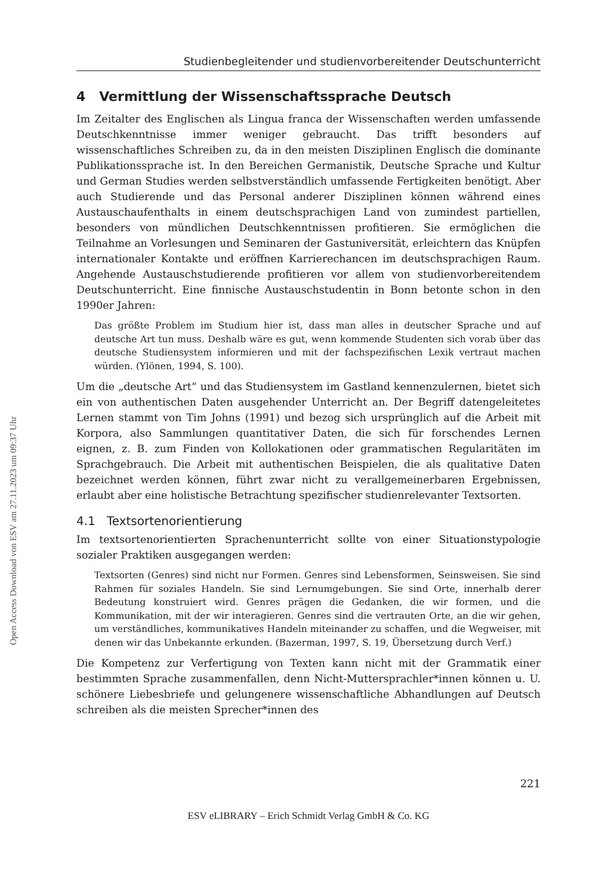Open Access Download von ESV am 27.11.2023 um 09:37 Uhr
Studienbegleitender und studienvorbereitender Deutschunterricht
4 Vermittlung der Wissenschaftssprache Deutsch
Im Zeitalter des Englischen als Lingua franca der Wissenschaften werden umfassende Deutschkenntnisse immer weniger gebraucht. Das trifft besonders auf wissenschaftliches Schreiben zu, da in den meisten Disziplinen Englisch die dominante Publikationssprache ist. In den Bereichen Germanistik, Deutsche Sprache und Kultur und German Studies werden selbstverständlich umfassende Fertigkeiten benötigt. Aber auch Studierende und das Personal anderer Disziplinen können während eines Austauschaufenthalts in einem deutschsprachigen Land von zumindest partiellen, besonders von mündlichen Deutschkenntnissen profitieren. Sie ermöglichen die Teilnahme an Vorlesungen und Seminaren der Gastuniversität, erleichtern das Knüpfen internationaler Kontakte und eröffnen Karrierechancen im deutschsprachigen Raum. Angehende Austauschstudierende profitieren vor allem von studienvorbereitendem Deutschunterricht. Eine finnische Austauschstudentin in Bonn betonte schon in den 1990er Jahren:
Das größte Problem im Studium hier ist, dass man alles in deutscher Sprache und auf deutsche Art tun muss. Deshalb wäre es gut, wenn kommende Studenten sich vorab über das deutsche Studiensystem informieren und mit der fachspezifischen Lexik vertraut machen würden. (Ylönen, 1994, S. 100).
Um die „deutsche Art“ und das Studiensystem im Gastland kennenzulernen, bietet sich ein von authentischen Daten ausgehender Unterricht an. Der Begriff datengeleitetes Lernen stammt von Tim Johns (1991) und bezog sich ursprünglich auf die Arbeit mit Korpora, also Sammlungen quantitativer Daten, die sich für forschendes Lernen eignen, z. B. zum Finden von Kollokationen oder grammatischen Regularitäten im Sprachgebrauch. Die Arbeit mit authentischen Beispielen, die als qualitative Daten bezeichnet werden können, führt zwar nicht zu verallgemeinerbaren Ergebnissen, erlaubt aber eine holistische Betrachtung spezifischer studienrelevanter Textsorten.
4.1 Textsortenorientierung
Im textsortenorientierten Sprachenunterricht sollte von einer Situationstypologie sozialer Praktiken ausgegangen werden:
Textsorten (Genres) sind nicht nur Formen. Genres sind Lebensformen, Seinsweisen. Sie sind Rahmen für soziales Handeln. Sie sind Lernumgebungen. Sie sind Orte, innerhalb derer Bedeutung konstruiert wird. Genres prägen die Gedanken, die wir formen, und die Kommunikation, mit der wir interagieren. Genres sind die vertrauten Orte, an die wir gehen, um verständliches, kommunikatives Handeln miteinander zu schaffen, und die Wegweiser, mit denen wir das Unbekannte erkunden. (Bazerman, 1997, S. 19, Übersetzung durch Verf.)
Die Kompetenz zur Verfertigung von Texten kann nicht mit der Grammatik einer bestimmten Sprache zusammenfallen, denn Nicht-Muttersprachler*innen können u. U. schönere Liebesbriefe und gelungenere wissenschaftliche Abhandlungen auf Deutsch schreiben als die meisten Sprecher*innen des
221
ESV eLIBRARY – Erich Schmidt Verlag GmbH & Co. KG